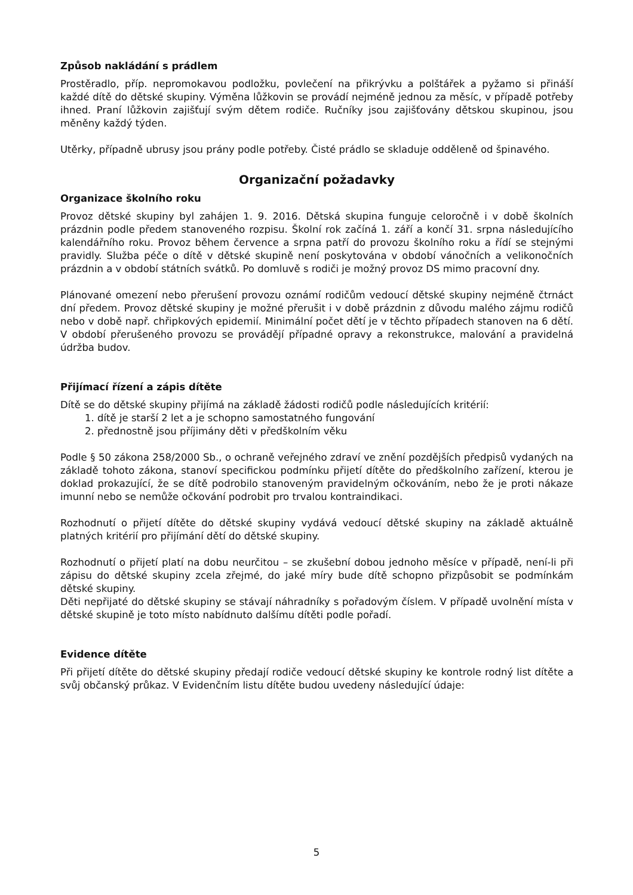Způsob nakládání s prádlem
Prostěradlo, příp. nepromokavou podložku, povlečení na přikrývku a polštářek a pyžamo si přináší každé dítě do dětské skupiny. Výměna lůžkovin se provádí nejméně jednou za měsíc, v případě potřeby ihned. Praní lůžkovin zajišťují svým dětem rodiče. Ručníky jsou zajišťovány dětskou skupinou, jsou měněny každý týden.
Utěrky, případně ubrusy jsou prány podle potřeby. Čisté prádlo se skladuje odděleně od špinavého.
Organizační požadavky
Organizace školního roku
Provoz dětské skupiny byl zahájen 1. 9. 2016. Dětská skupina funguje celoročně i v době školních prázdnin podle předem stanoveného rozpisu. Školní rok začíná 1. září a končí 31. srpna následujícího kalendářního roku. Provoz během července a srpna patří do provozu školního roku a řídí se stejnými pravidly. Služba péče o dítě v dětské skupině není poskytována v období vánočních a velikonočních prázdnin a v období státních svátků. Po domluvě s rodiči je možný provoz DS mimo pracovní dny.
Plánované omezení nebo přerušení provozu oznámí rodičům vedoucí dětské skupiny nejméně čtrnáct dní předem. Provoz dětské skupiny je možné přerušit i v době prázdnin z důvodu malého zájmu rodičů nebo v době např. chřipkových epidemií. Minimální počet dětí je v těchto případech stanoven na 6 dětí. V období přerušeného provozu se provádějí případné opravy a rekonstrukce, malování a pravidelná údržba budov.
Přijímací řízení a zápis dítěte
Dítě se do dětské skupiny přijímá na základě žádosti rodičů podle následujících kritérií:
1. dítě je starší 2 let a je schopno samostatného fungování
2. přednostně jsou příjimány děti v předškolním věku
Podle § 50 zákona 258/2000 Sb., o ochraně veřejného zdraví ve znění pozdějších předpisů vydaných na základě tohoto zákona, stanoví specifickou podmínku přijetí dítěte do předškolního zařízení, kterou je doklad prokazující, že se dítě podrobilo stanoveným pravidelným očkováním, nebo že je proti nákaze imunní nebo se nemůže očkování podrobit pro trvalou kontraindikaci.
Rozhodnutí o přijetí dítěte do dětské skupiny vydává vedoucí dětské skupiny na základě aktuálně platných kritérií pro přijímání dětí do dětské skupiny.
Rozhodnutí o přijetí platí na dobu neurčitou – se zkušební dobou jednoho měsíce v případě, není-li při zápisu do dětské skupiny zcela zřejmé, do jaké míry bude dítě schopno přizpůsobit se podmínkám dětské skupiny.
Děti nepřijaté do dětské skupiny se stávají náhradníky s pořadovým číslem. V případě uvolnění místa v dětské skupině je toto místo nabídnuto dalšímu dítěti podle pořadí.
Evidence dítěte
Při přijetí dítěte do dětské skupiny předají rodiče vedoucí dětské skupiny ke kontrole rodný list dítěte a svůj občanský průkaz. V Evidenčním listu dítěte budou uvedeny následující údaje:
5